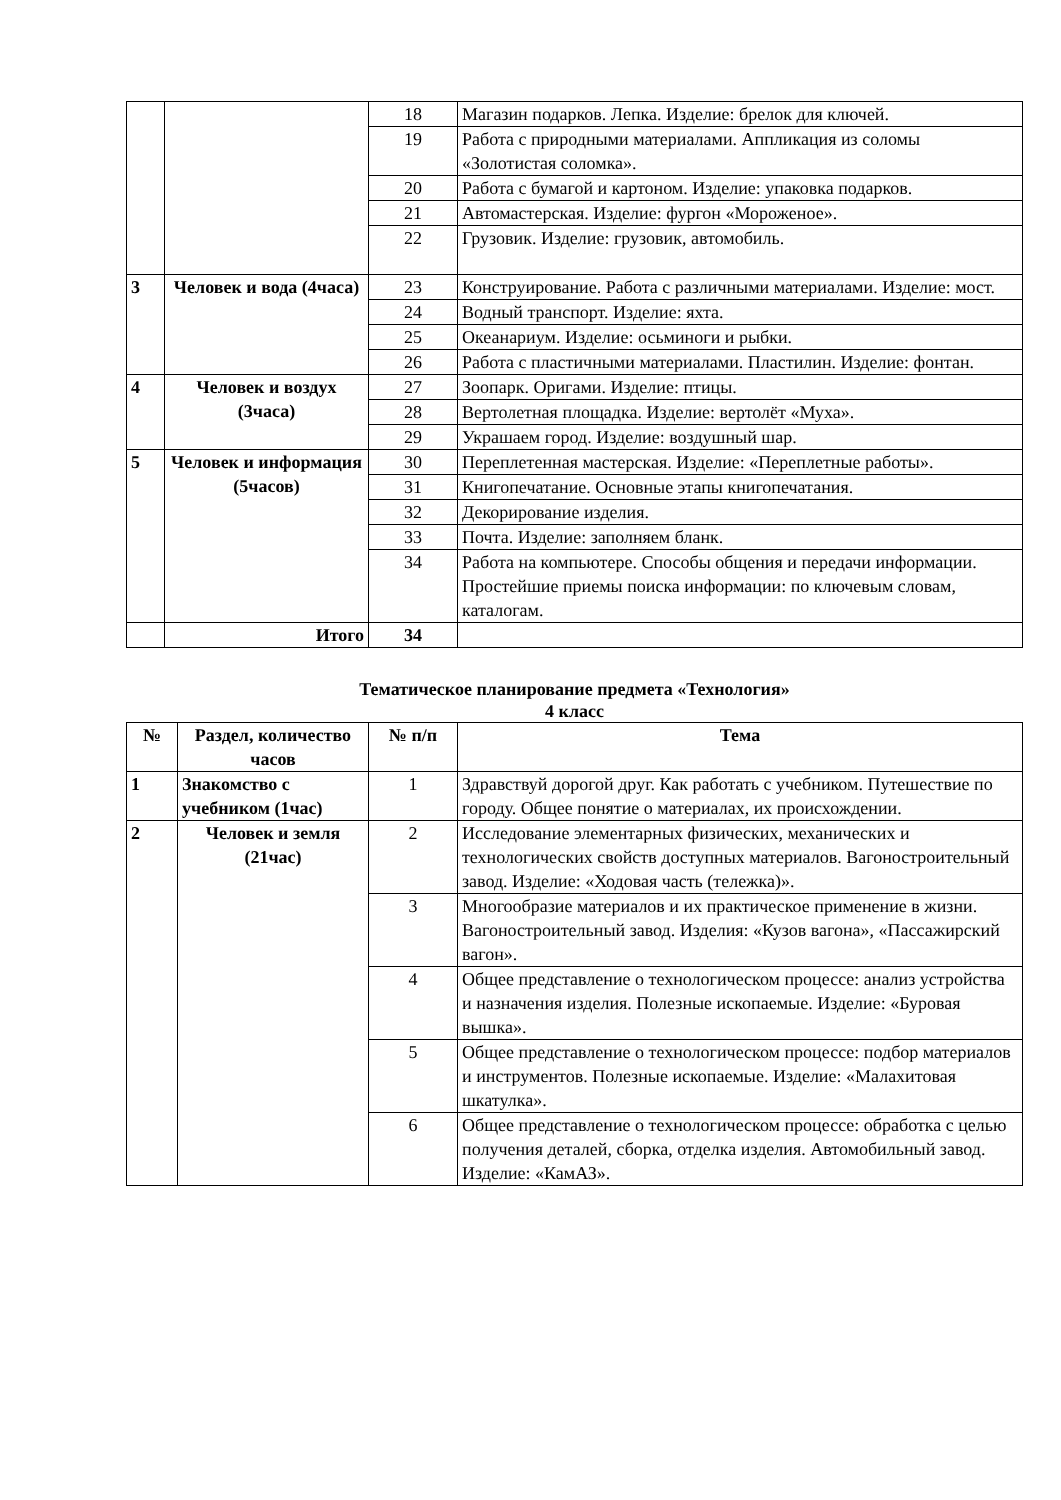| | | 18 | Магазин подарков. Лепка. Изделие: брелок для ключей. |
| | | 19 | Работа с природными материалами. Аппликация из соломы «Золотистая соломка». |
| | | 20 | Работа с бумагой и картоном. Изделие: упаковка подарков. |
| | | 21 | Автомастерская. Изделие: фургон «Мороженое». |
| | | 22 | Грузовик. Изделие: грузовик, автомобиль. |
| 3 | Человек и вода (4часа) | 23 | Конструирование. Работа с различными материалами. Изделие: мост. |
| | | 24 | Водный транспорт. Изделие: яхта. |
| | | 25 | Океанариум. Изделие: осьминоги и рыбки. |
| | | 26 | Работа с пластичными материалами. Пластилин. Изделие: фонтан. |
| 4 | Человек и воздух (3часа) | 27 | Зоопарк. Оригами. Изделие: птицы. |
| | | 28 | Вертолетная площадка. Изделие: вертолёт «Муха». |
| | | 29 | Украшаем город. Изделие: воздушный шар. |
| 5 | Человек и информация (5часов) | 30 | Переплетенная мастерская. Изделие: «Переплетные работы». |
| | | 31 | Книгопечатание. Основные этапы книгопечатания. |
| | | 32 | Декорирование изделия. |
| | | 33 | Почта. Изделие: заполняем бланк. |
| | | 34 | Работа на компьютере. Способы общения и передачи информации. Простейшие приемы поиска информации: по ключевым словам, каталогам. |
| | Итого | 34 | |
Тематическое планирование предмета «Технология»
4 класс
| № | Раздел, количество часов | № п/п | Тема |
| --- | --- | --- | --- |
| 1 | Знакомство с учебником (1час) | 1 | Здравствуй дорогой друг. Как работать с учебником. Путешествие по городу. Общее понятие о материалах, их происхождении. |
| 2 | Человек и земля (21час) | 2 | Исследование элементарных физических, механических и технологических свойств доступных материалов. Вагоностроительный завод. Изделие: «Ходовая часть (тележка)». |
| | | 3 | Многообразие материалов и их практическое применение в жизни. Вагоностроительный завод. Изделия: «Кузов вагона», «Пассажирский вагон». |
| | | 4 | Общее представление о технологическом процессе: анализ устройства и назначения изделия. Полезные ископаемые. Изделие: «Буровая вышка». |
| | | 5 | Общее представление о технологическом процессе: подбор материалов и инструментов. Полезные ископаемые. Изделие: «Малахитовая шкатулка». |
| | | 6 | Общее представление о технологическом процессе: обработка с целью получения деталей, сборка, отделка изделия. Автомобильный завод. Изделие: «КамАЗ». |